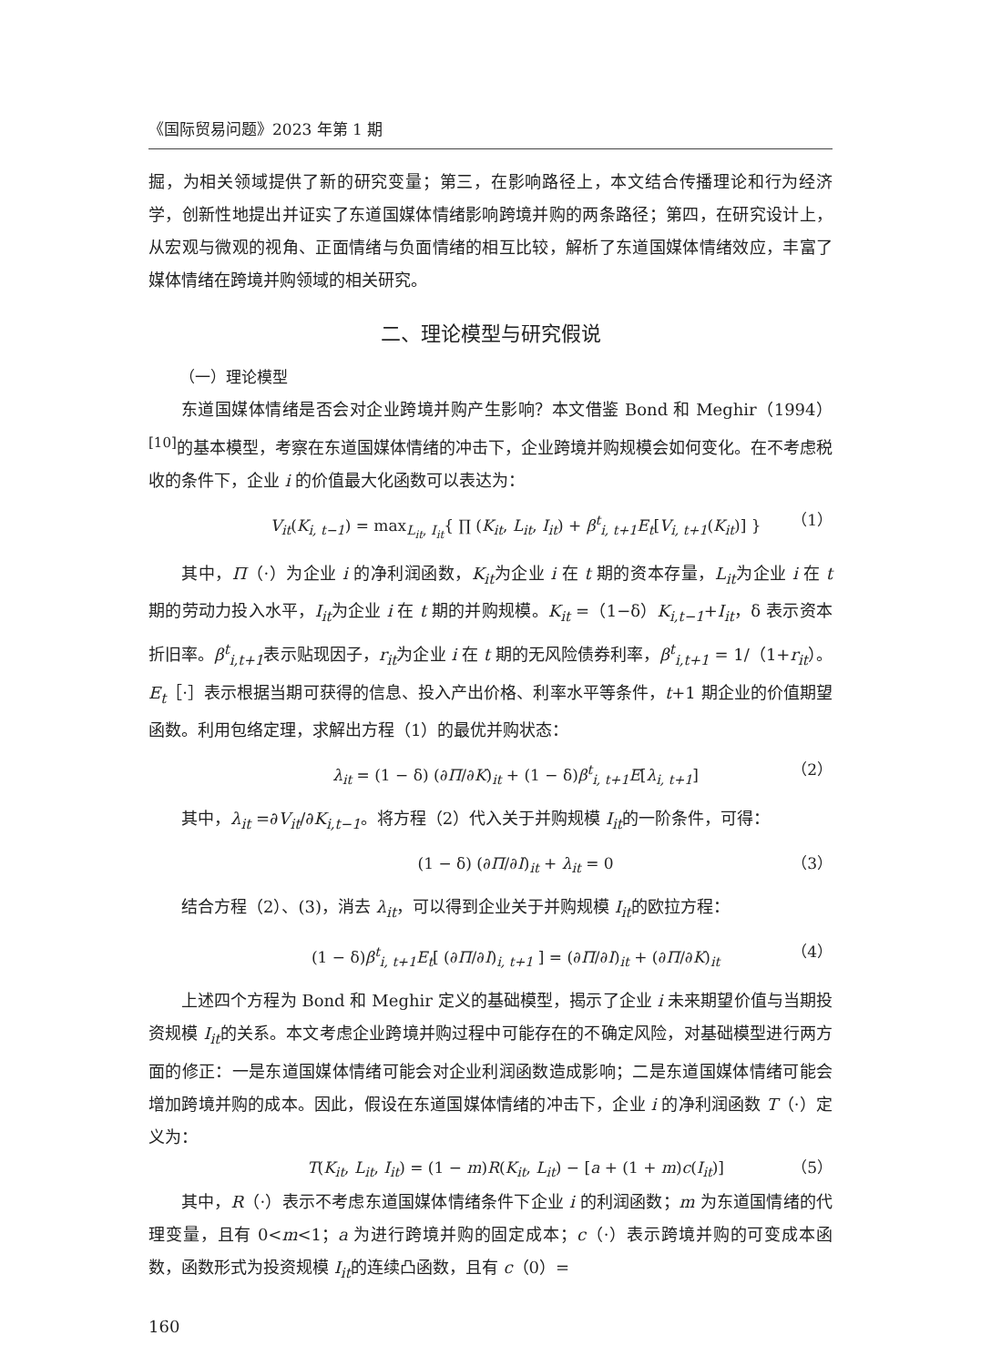《国际贸易问题》2023 年第 1 期
掘，为相关领域提供了新的研究变量；第三，在影响路径上，本文结合传播理论和行为经济学，创新性地提出并证实了东道国媒体情绪影响跨境并购的两条路径；第四，在研究设计上，从宏观与微观的视角、正面情绪与负面情绪的相互比较，解析了东道国媒体情绪效应，丰富了媒体情绪在跨境并购领域的相关研究。
二、理论模型与研究假说
（一）理论模型
东道国媒体情绪是否会对企业跨境并购产生影响？本文借鉴 Bond 和 Meghir（1994）<sup>[10]</sup>的基本模型，考察在东道国媒体情绪的冲击下，企业跨境并购规模会如何变化。在不考虑税收的条件下，企业 i 的价值最大化函数可以表达为：
V<sub>it</sub>(K<sub>i, t−1</sub>) = max<sub>L<sub>it</sub>, I<sub>it</sub></sub>{ ∏ (K<sub>it</sub>, L<sub>it</sub>, I<sub>it</sub>) + β<sup>t</sup><sub>i, t+1</sub>E<sub>t</sub>[V<sub>i, t+1</sub>(K<sub>it</sub>)] } （1）
其中，Π（·）为企业 i 的净利润函数，K<sub>it</sub>为企业 i 在 t 期的资本存量，L<sub>it</sub>为企业 i 在 t 期的劳动力投入水平，I<sub>it</sub>为企业 i 在 t 期的并购规模。K<sub>it</sub> =（1−δ）K<sub>i,t−1</sub>+I<sub>it</sub>，δ 表示资本折旧率。β<sup>t</sup><sub>i,t+1</sub>表示贴现因子，r<sub>it</sub>为企业 i 在 t 期的无风险债券利率，β<sup>t</sup><sub>i,t+1</sub> = 1/（1+r<sub>it</sub>）。E<sub>t</sub>［·］表示根据当期可获得的信息、投入产出价格、利率水平等条件，t+1 期企业的价值期望函数。利用包络定理，求解出方程（1）的最优并购状态：
λ<sub>it</sub> = (1 − δ) (∂Π/∂K)<sub>it</sub> + (1 − δ)β<sup>t</sup><sub>i, t+1</sub>E[λ<sub>i, t+1</sub>] （2）
其中，λ<sub>it</sub> =∂V<sub>it</sub>/∂K<sub>i,t−1</sub>。将方程（2）代入关于并购规模 I<sub>it</sub>的一阶条件，可得：
(1 − δ) (∂Π/∂I)<sub>it</sub> + λ<sub>it</sub> = 0 （3）
结合方程（2）、(3)，消去 λ<sub>it</sub>，可以得到企业关于并购规模 I<sub>it</sub>的欧拉方程：
(1 − δ)β<sup>t</sup><sub>i, t+1</sub>E<sub>t</sub>[ (∂Π/∂I)<sub>i, t+1</sub> ] = (∂Π/∂I)<sub>it</sub> + (∂Π/∂K)<sub>it</sub> （4）
上述四个方程为 Bond 和 Meghir 定义的基础模型，揭示了企业 i 未来期望价值与当期投资规模 I<sub>it</sub>的关系。本文考虑企业跨境并购过程中可能存在的不确定风险，对基础模型进行两方面的修正：一是东道国媒体情绪可能会对企业利润函数造成影响；二是东道国媒体情绪可能会增加跨境并购的成本。因此，假设在东道国媒体情绪的冲击下，企业 i 的净利润函数 T（·）定义为：
T(K<sub>it</sub>, L<sub>it</sub>, I<sub>it</sub>) = (1 − m)R(K<sub>it</sub>, L<sub>it</sub>) − [a + (1 + m)c(I<sub>it</sub>)] （5）
其中，R（·）表示不考虑东道国媒体情绪条件下企业 i 的利润函数；m 为东道国情绪的代理变量，且有 0<m<1；a 为进行跨境并购的固定成本；c（·）表示跨境并购的可变成本函数，函数形式为投资规模 I<sub>it</sub>的连续凸函数，且有 c（0）=
160